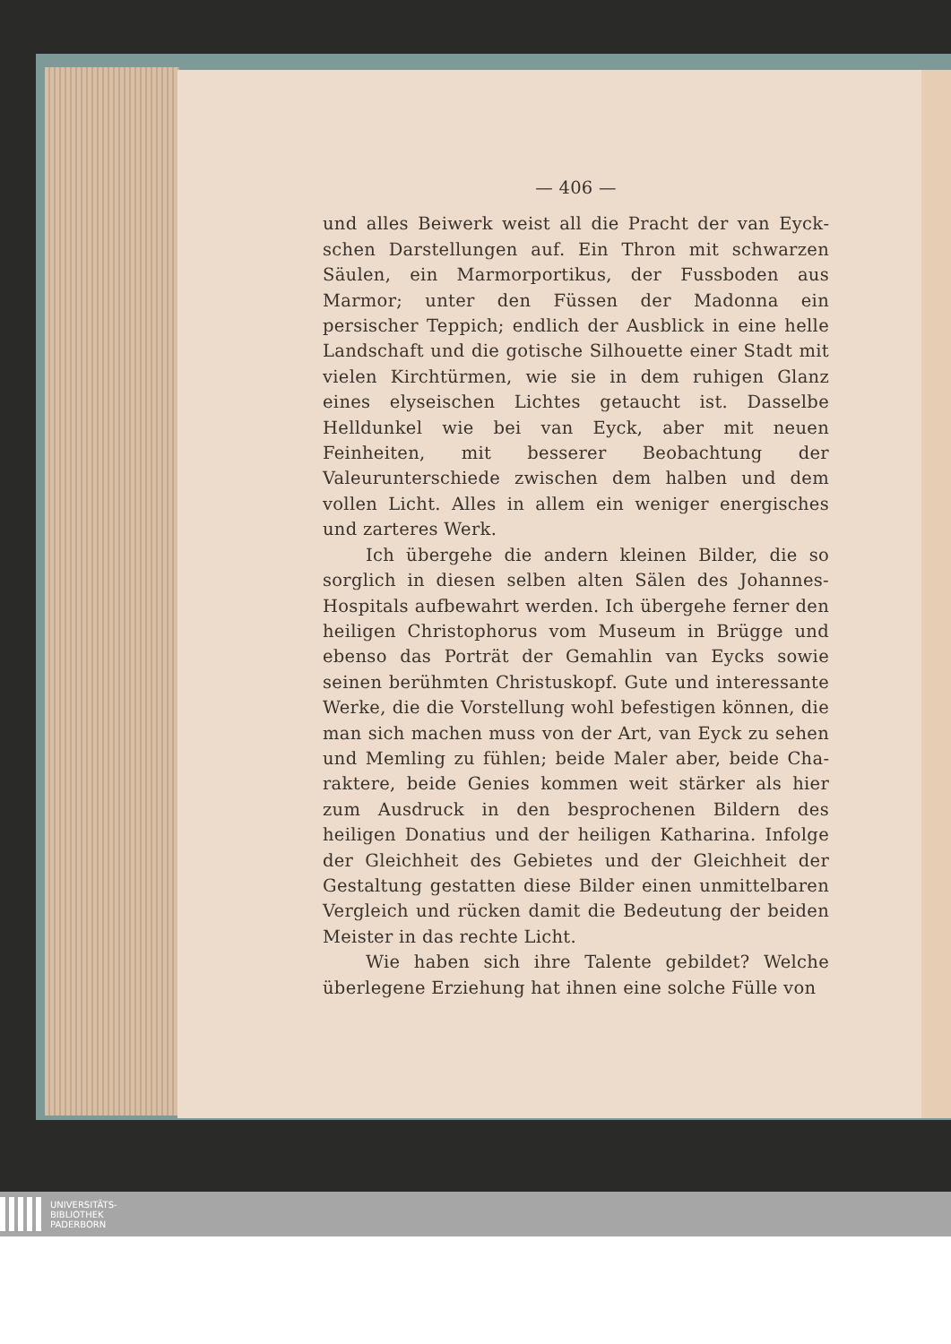— 406 —
und alles Beiwerk weist all die Pracht der van Eyck­schen Darstellungen auf. Ein Thron mit schwarzen Säulen, ein Marmorportikus, der Fussboden aus Marmor; unter den Füssen der Madonna ein persischer Teppich; endlich der Ausblick in eine helle Landschaft und die gotische Silhouette einer Stadt mit vielen Kirchtürmen, wie sie in dem ruhigen Glanz eines elyseischen Lichtes getaucht ist. Dasselbe Helldunkel wie bei van Eyck, aber mit neuen Feinheiten, mit besserer Beobachtung der Valeurunterschiede zwischen dem halben und dem vollen Licht. Alles in allem ein weniger energisches und zarteres Werk.
Ich übergehe die andern kleinen Bilder, die so sorglich in diesen selben alten Sälen des Johannes-Hospitals aufbewahrt werden. Ich übergehe ferner den heiligen Christophorus vom Museum in Brügge und ebenso das Porträt der Gemahlin van Eycks sowie seinen berühmten Christuskopf. Gute und interessante Werke, die die Vorstellung wohl befestigen können, die man sich machen muss von der Art, van Eyck zu sehen und Memling zu fühlen; beide Maler aber, beide Cha­raktere, beide Genies kommen weit stärker als hier zum Ausdruck in den besprochenen Bildern des heiligen Donatius und der heiligen Katharina. Infolge der Gleich­heit des Gebietes und der Gleichheit der Gestaltung gestatten diese Bilder einen unmittelbaren Vergleich und rücken damit die Bedeutung der beiden Meister in das rechte Licht.
Wie haben sich ihre Talente gebildet? Welche überlegene Erziehung hat ihnen eine solche Fülle von
UNIVERSITÄTS-
BIBLIOTHEK
PADERBORN